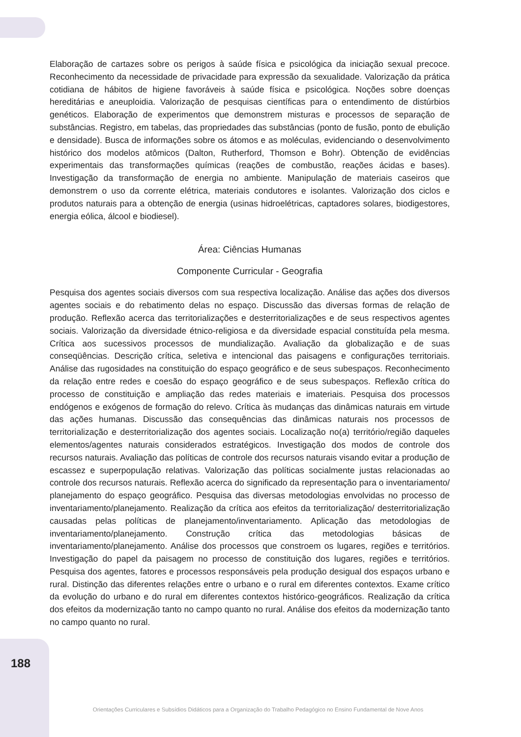Elaboração de cartazes sobre os perigos à saúde física e psicológica da iniciação sexual precoce. Reconhecimento da necessidade de privacidade para expressão da sexualidade. Valorização da prática cotidiana de hábitos de higiene favoráveis à saúde física e psicológica. Noções sobre doenças hereditárias e aneuploidia. Valorização de pesquisas científicas para o entendimento de distúrbios genéticos. Elaboração de experimentos que demonstrem misturas e processos de separação de substâncias. Registro, em tabelas, das propriedades das substâncias (ponto de fusão, ponto de ebulição e densidade). Busca de informações sobre os átomos e as moléculas, evidenciando o desenvolvimento histórico dos modelos atômicos (Dalton, Rutherford, Thomson e Bohr). Obtenção de evidências experimentais das transformações químicas (reações de combustão, reações ácidas e bases). Investigação da transformação de energia no ambiente. Manipulação de materiais caseiros que demonstrem o uso da corrente elétrica, materiais condutores e isolantes. Valorização dos ciclos e produtos naturais para a obtenção de energia (usinas hidroelétricas, captadores solares, biodigestores, energia eólica, álcool e biodiesel).
Área: Ciências Humanas
Componente Curricular - Geografia
Pesquisa dos agentes sociais diversos com sua respectiva localização. Análise das ações dos diversos agentes sociais e do rebatimento delas no espaço. Discussão das diversas formas de relação de produção. Reflexão acerca das territorializações e desterritorializações e de seus respectivos agentes sociais. Valorização da diversidade étnico-religiosa e da diversidade espacial constituída pela mesma. Crítica aos sucessivos processos de mundialização. Avaliação da globalização e de suas conseqüências. Descrição crítica, seletiva e intencional das paisagens e configurações territoriais. Análise das rugosidades na constituição do espaço geográfico e de seus subespaços. Reconhecimento da relação entre redes e coesão do espaço geográfico e de seus subespaços. Reflexão crítica do processo de constituição e ampliação das redes materiais e imateriais. Pesquisa dos processos endógenos e exógenos de formação do relevo. Crítica às mudanças das dinâmicas naturais em virtude das ações humanas. Discussão das consequências das dinâmicas naturais nos processos de territorialização e desterritorialização dos agentes sociais. Localização no(a) território/região daqueles elementos/agentes naturais considerados estratégicos. Investigação dos modos de controle dos recursos naturais. Avaliação das políticas de controle dos recursos naturais visando evitar a produção de escassez e superpopulação relativas. Valorização das políticas socialmente justas relacionadas ao controle dos recursos naturais. Reflexão acerca do significado da representação para o inventariamento/ planejamento do espaço geográfico. Pesquisa das diversas metodologias envolvidas no processo de inventariamento/planejamento. Realização da crítica aos efeitos da territorialização/ desterritorialização causadas pelas políticas de planejamento/inventariamento. Aplicação das metodologias de inventariamento/planejamento. Construção crítica das metodologias básicas de inventariamento/planejamento. Análise dos processos que constroem os lugares, regiões e territórios. Investigação do papel da paisagem no processo de constituição dos lugares, regiões e territórios. Pesquisa dos agentes, fatores e processos responsáveis pela produção desigual dos espaços urbano e rural. Distinção das diferentes relações entre o urbano e o rural em diferentes contextos. Exame crítico da evolução do urbano e do rural em diferentes contextos histórico-geográficos. Realização da crítica dos efeitos da modernização tanto no campo quanto no rural. Análise dos efeitos da modernização tanto no campo quanto no rural.
188
Orientações Curriculares e Subsídios Didáticos para a Organização do Trabalho Pedagógico no Ensino Fundamental de Nove Anos